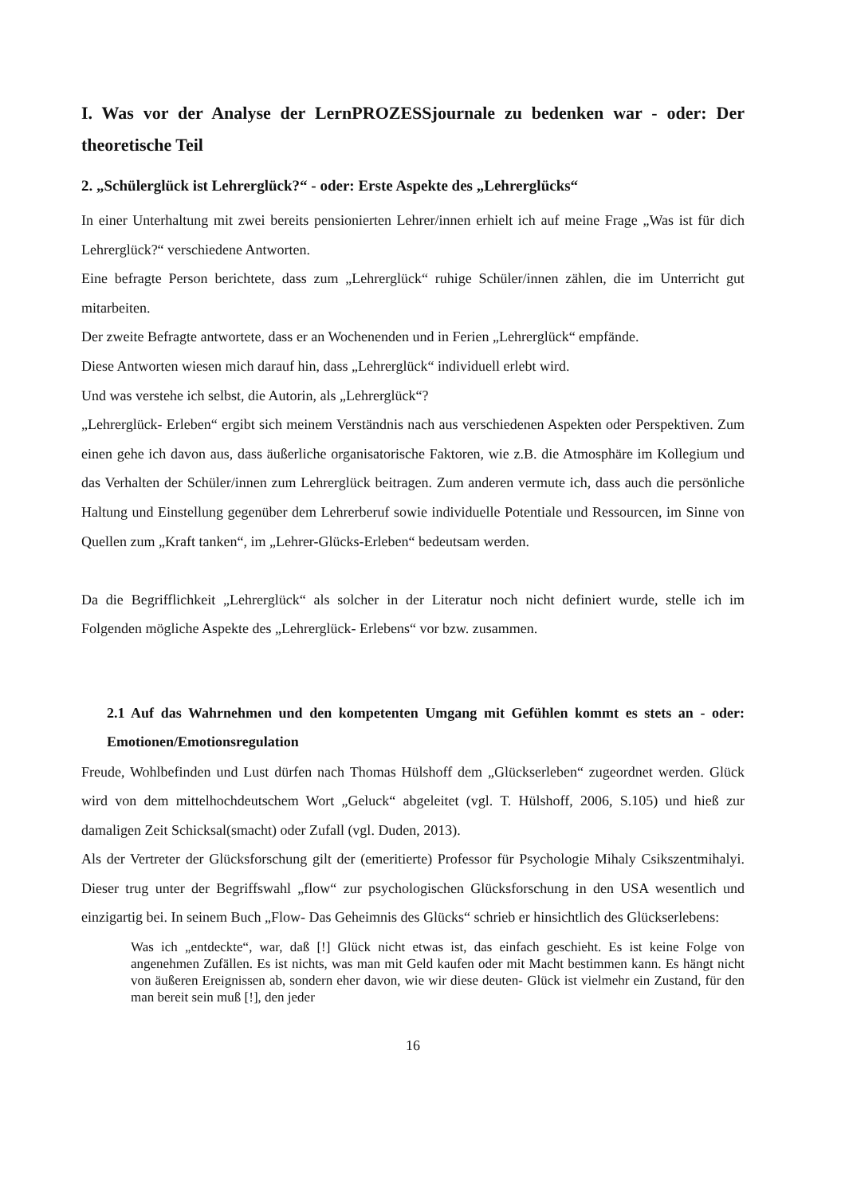I. Was vor der Analyse der LernPROZESSjournale zu bedenken war - oder: Der theoretische Teil
2. „Schülerglück ist Lehrerglück?“ - oder: Erste Aspekte des „Lehrerglücks“
In einer Unterhaltung mit zwei bereits pensionierten Lehrer/innen erhielt ich auf meine Frage „Was ist für dich Lehrerglück?“ verschiedene Antworten.
Eine befragte Person berichtete, dass zum „Lehrerglück“ ruhige Schüler/innen zählen, die im Unterricht gut mitarbeiten.
Der zweite Befragte antwortete, dass er an Wochenenden und in Ferien „Lehrerglück“ empfände.
Diese Antworten wiesen mich darauf hin, dass „Lehrerglück“ individuell erlebt wird.
Und was verstehe ich selbst, die Autorin, als „Lehrerglück“?
„Lehrerglück- Erleben“ ergibt sich meinem Verständnis nach aus verschiedenen Aspekten oder Perspektiven. Zum einen gehe ich davon aus, dass äußerliche organisatorische Faktoren, wie z.B. die Atmosphäre im Kollegium und das Verhalten der Schüler/innen zum Lehrerglück beitragen. Zum anderen vermute ich, dass auch die persönliche Haltung und Einstellung gegenüber dem Lehrerberuf sowie individuelle Potentiale und Ressourcen, im Sinne von Quellen zum „Kraft tanken“, im „Lehrer-Glücks-Erleben“ bedeutsam werden.
Da die Begrifflichkeit „Lehrerglück“ als solcher in der Literatur noch nicht definiert wurde, stelle ich im Folgenden mögliche Aspekte des „Lehrerglück- Erlebens“ vor bzw. zusammen.
2.1 Auf das Wahrnehmen und den kompetenten Umgang mit Gefühlen kommt es stets an - oder: Emotionen/Emotionsregulation
Freude, Wohlbefinden und Lust dürfen nach Thomas Hülshoff dem „Glückserleben“ zugeordnet werden. Glück wird von dem mittelhochdeutschem Wort „Geluck“ abgeleitet (vgl. T. Hülshoff, 2006, S.105) und hieß zur damaligen Zeit Schicksal(smacht) oder Zufall (vgl. Duden, 2013).
Als der Vertreter der Glücksforschung gilt der (emeritierte) Professor für Psychologie Mihaly Csikszentmihalyi. Dieser trug unter der Begriffswahl „flow“ zur psychologischen Glücksforschung in den USA wesentlich und einzigartig bei. In seinem Buch „Flow- Das Geheimnis des Glücks“ schrieb er hinsichtlich des Glückserlebens:
Was ich „entdeckte“, war, daß [!] Glück nicht etwas ist, das einfach geschieht. Es ist keine Folge von angenehmen Zufällen. Es ist nichts, was man mit Geld kaufen oder mit Macht bestimmen kann. Es hängt nicht von äußeren Ereignissen ab, sondern eher davon, wie wir diese deuten- Glück ist vielmehr ein Zustand, für den man bereit sein muß [!], den jeder
16